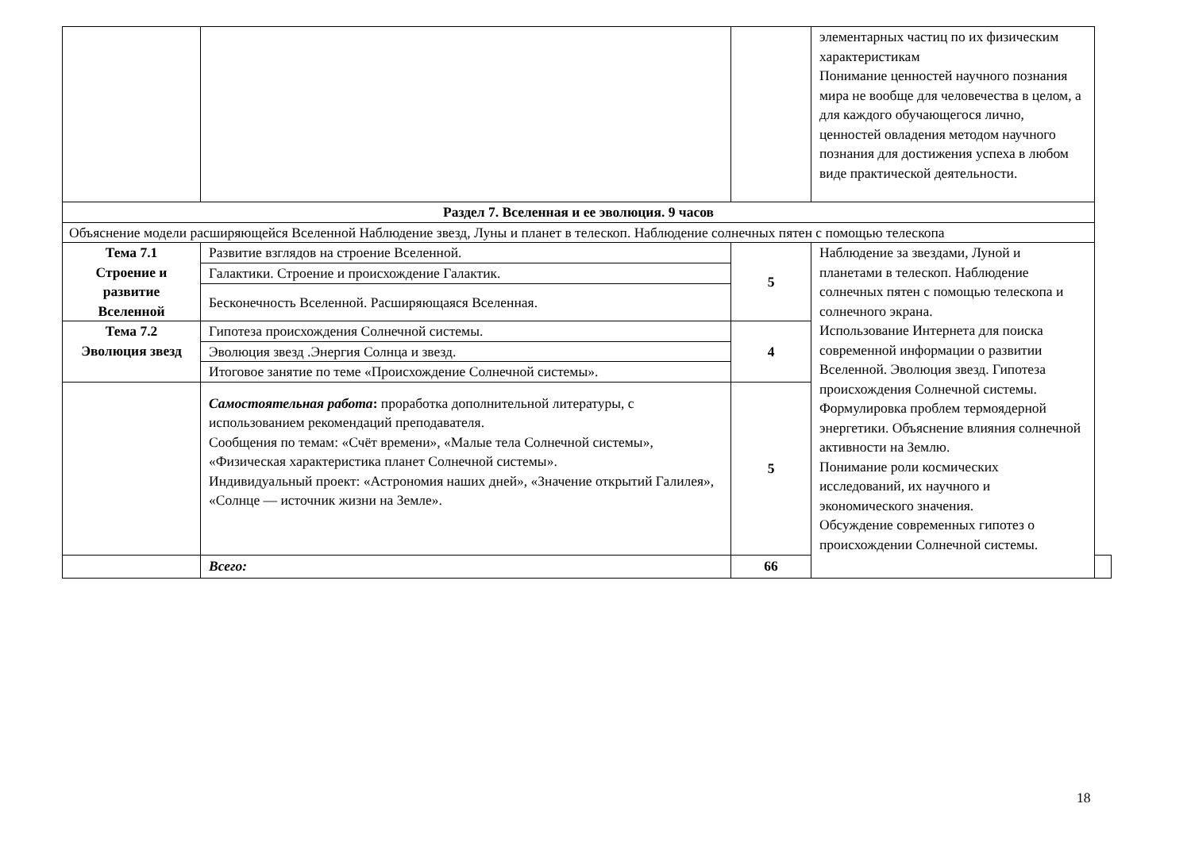| | | | элементарных частиц по их физическим характеристикам Понимание ценностей научного познания мира не вообще для человечества в целом, а для каждого обучающегося лично, ценностей овладения методом научного познания для достижения успеха в любом виде практической деятельности. | |
| Раздел 7. Вселенная и ее эволюция. 9 часов | | | | |
| Объяснение модели расширяющейся Вселенной Наблюдение звезд, Луны и планет в телескоп. Наблюдение солнечных пятен с помощью телескопа | | | | |
| Тема 7.1 Строение и развитие Вселенной | Развитие взглядов на строение Вселенной. | 5 | Наблюдение за звездами, Луной и планетами в телескоп. Наблюдение солнечных пятен с помощью телескопа и солнечного экрана. Использование Интернета для поиска современной информации о развитии Вселенной. Эволюция звезд. Гипотеза происхождения Солнечной системы. Формулировка проблем термоядерной энергетики. Объяснение влияния солнечной активности на Землю. Понимание роли космических исследований, их научного и экономического значения. Обсуждение современных гипотез о происхождении Солнечной системы. | |
| | Галактики. Строение и происхождение Галактик. | | | |
| | Бесконечность Вселенной. Расширяющаяся Вселенная. | | | |
| Тема 7.2 Эволюция звезд | Гипотеза происхождения Солнечной системы. | 4 | | |
| | Эволюция звезд .Энергия Солнца и звезд. | | | |
| | Итоговое занятие по теме «Происхождение Солнечной системы». | | | |
| | Самостоятельная работа : проработка дополнительной литературы, с использованием рекомендаций преподавателя. Сообщения по темам: «Счёт времени», «Малые тела Солнечной системы», «Физическая характеристика планет Солнечной системы». Индивидуальный проект: «Астрономия наших дней», «Значение открытий Галилея», «Солнце — источник жизни на Земле». | 5 | | |
| | Всего: | 66 | | |
18